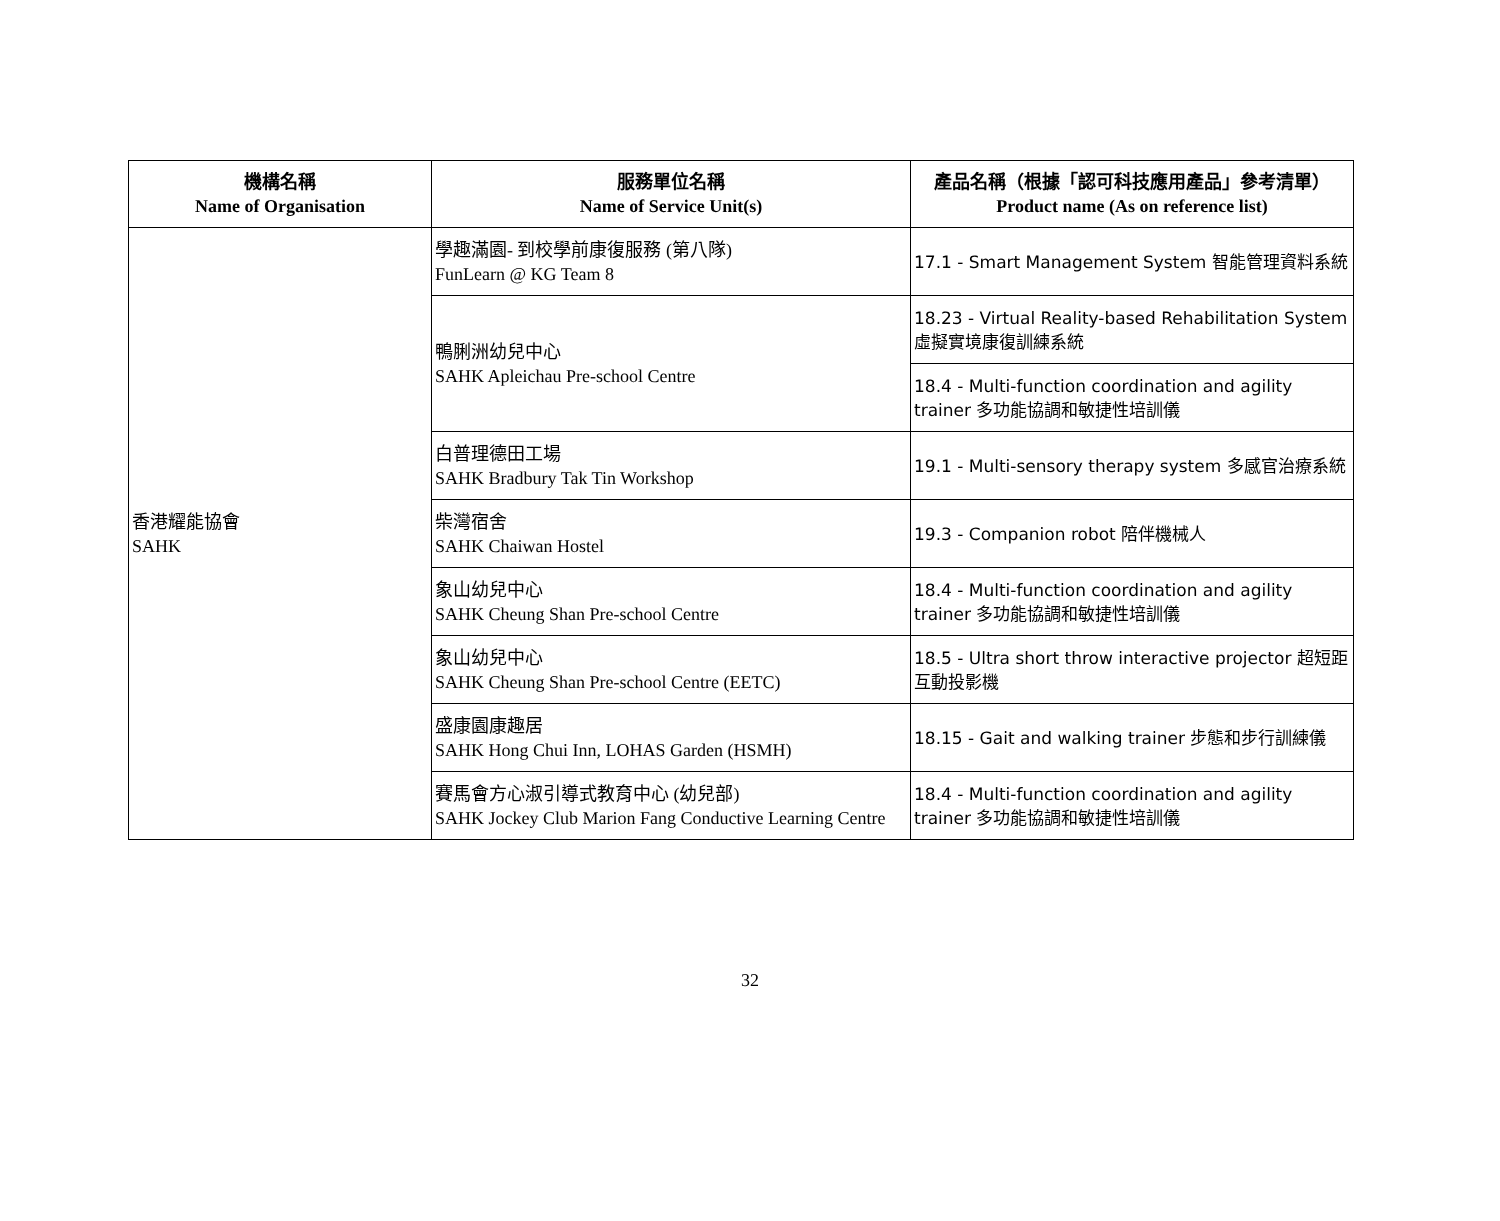| 機構名稱 Name of Organisation | 服務單位名稱 Name of Service Unit(s) | 產品名稱（根據「認可科技應用產品」參考清單） Product name (As on reference list) |
| --- | --- | --- |
| 香港耀能協會 SAHK | 學趣滿園- 到校學前康復服務 (第八隊) FunLearn @ KG Team 8 | 17.1 - Smart Management System 智能管理資料系統 |
| | 鴨脷洲幼兒中心 SAHK Apleichau Pre-school Centre | 18.23 - Virtual Reality-based Rehabilitation System 虛擬實境康復訓練系統 |
| | | 18.4 - Multi-function coordination and agility trainer 多功能協調和敏捷性培訓儀 |
| | 白普理德田工場 SAHK Bradbury Tak Tin Workshop | 19.1 - Multi-sensory therapy system 多感官治療系統 |
| | 柴灣宿舍 SAHK Chaiwan Hostel | 19.3 - Companion robot 陪伴機械人 |
| | 象山幼兒中心 SAHK Cheung Shan Pre-school Centre | 18.4 - Multi-function coordination and agility trainer 多功能協調和敏捷性培訓儀 |
| | 象山幼兒中心 SAHK Cheung Shan Pre-school Centre (EETC) | 18.5 - Ultra short throw interactive projector 超短距互動投影機 |
| | 盛康園康趣居 SAHK Hong Chui Inn, LOHAS Garden (HSMH) | 18.15 - Gait and walking trainer 步態和步行訓練儀 |
| | 賽馬會方心淑引導式教育中心 (幼兒部) SAHK Jockey Club Marion Fang Conductive Learning Centre | 18.4 - Multi-function coordination and agility trainer 多功能協調和敏捷性培訓儀 |
32